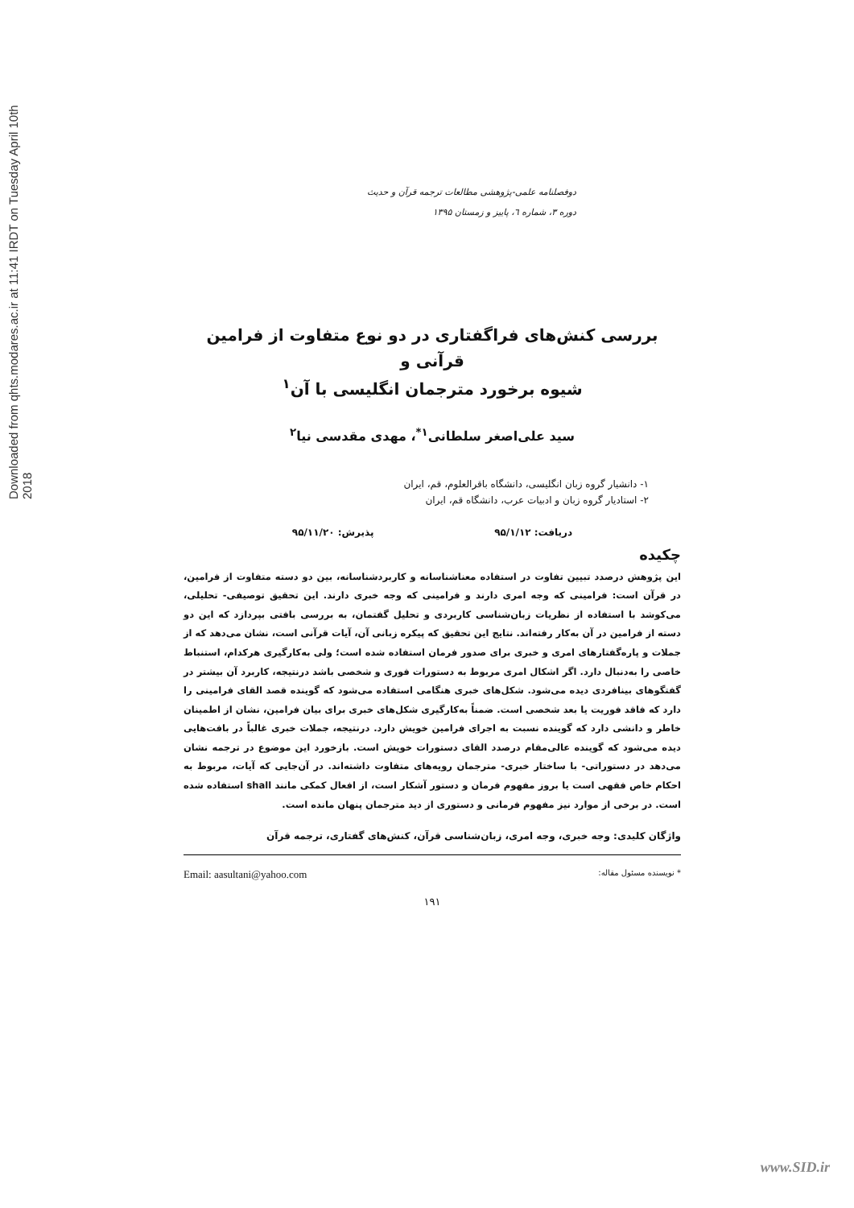Downloaded from qhts.modares.ac.ir at 11:41 IRDT on Tuesday April 10th 2018
دوفصلنامه علمی-پژوهشی مطالعات ترجمه قرآن و حدیث
دوره ۳، شماره ٦، پاییز و زمستان ۱۳۹۵
بررسی کنش‌های فراگفتاری در دو نوع متفاوت از فرامین قرآنی و
شیوه برخورد مترجمان انگلیسی با آن<sup>۱</sup>
سید علی‌اصغر سلطانی<sup>۱*</sup>، مهدی مقدسی نیا<sup>۲</sup>
۱- دانشیار گروه زبان انگلیسی، دانشگاه باقرالعلوم، قم، ایران
۲- استادیار گروه زبان و ادبیات عرب، دانشگاه قم، ایران
دریافت: ۹۵/۱/۱۲ پذیرش: ۹۵/۱۱/۲۰
چکیده
این پژوهش درصدد تبیین تفاوت در استفاده معناشناسانه و کاربردشناسانه، بین دو دسته متفاوت از فرامین، در قرآن است: فرامینی که وجه امری دارند و فرامینی که وجه خبری دارند. این تحقیق توصیفی- تحلیلی، می‌کوشد با استفاده از نظریات زبان‌شناسی کاربردی و تحلیل گفتمان، به بررسی بافتی بپردازد که این دو دسته از فرامین در آن به‌کار رفته‌اند. نتایج این تحقیق که پیکره زبانی آن، آیات قرآنی است، نشان می‌دهد که از جملات و پاره‌گفتارهای امری و خبری برای صدور فرمان استفاده شده است؛ ولی به‌کارگیری هرکدام، استنباط خاصی را به‌دنبال دارد. اگر اشکال امری مربوط به دستورات فوری و شخصی باشد درنتیجه، کاربرد آن بیشتر در گفتگوهای بینافردی دیده می‌شود. شکل‌های خبری هنگامی استفاده می‌شود که گوینده قصد القای فرامینی را دارد که فاقد فوریت یا بعد شخصی است. ضمناً به‌کارگیری شکل‌های خبری برای بیان فرامین، نشان از اطمینان خاطر و دانشی دارد که گوینده نسبت به اجرای فرامین خویش دارد. درنتیجه، جملات خبری غالباً در بافت‌هایی دیده می‌شود که گوینده عالی‌مقام درصدد القای دستورات خویش است. بازخورد این موضوع در ترجمه نشان می‌دهد در دستوراتی- با ساختار خبری- مترجمان رویه‌های متفاوت داشته‌اند. در آن‌جایی که آیات، مربوط به احکام خاص فقهی است یا بروز مفهوم فرمان و دستور آشکار است، از افعال کمکی مانند shall استفاده شده است. در برخی از موارد نیز مفهوم فرمانی و دستوری از دید مترجمان پنهان مانده است.
واژگان کلیدی: وجه خبری، وجه امری، زبان‌شناسی قرآن، کنش‌های گفتاری، ترجمه قرآن
* نویسنده مسئول مقاله: Email: aasultani@yahoo.com
۱۹۱
www.SID.ir